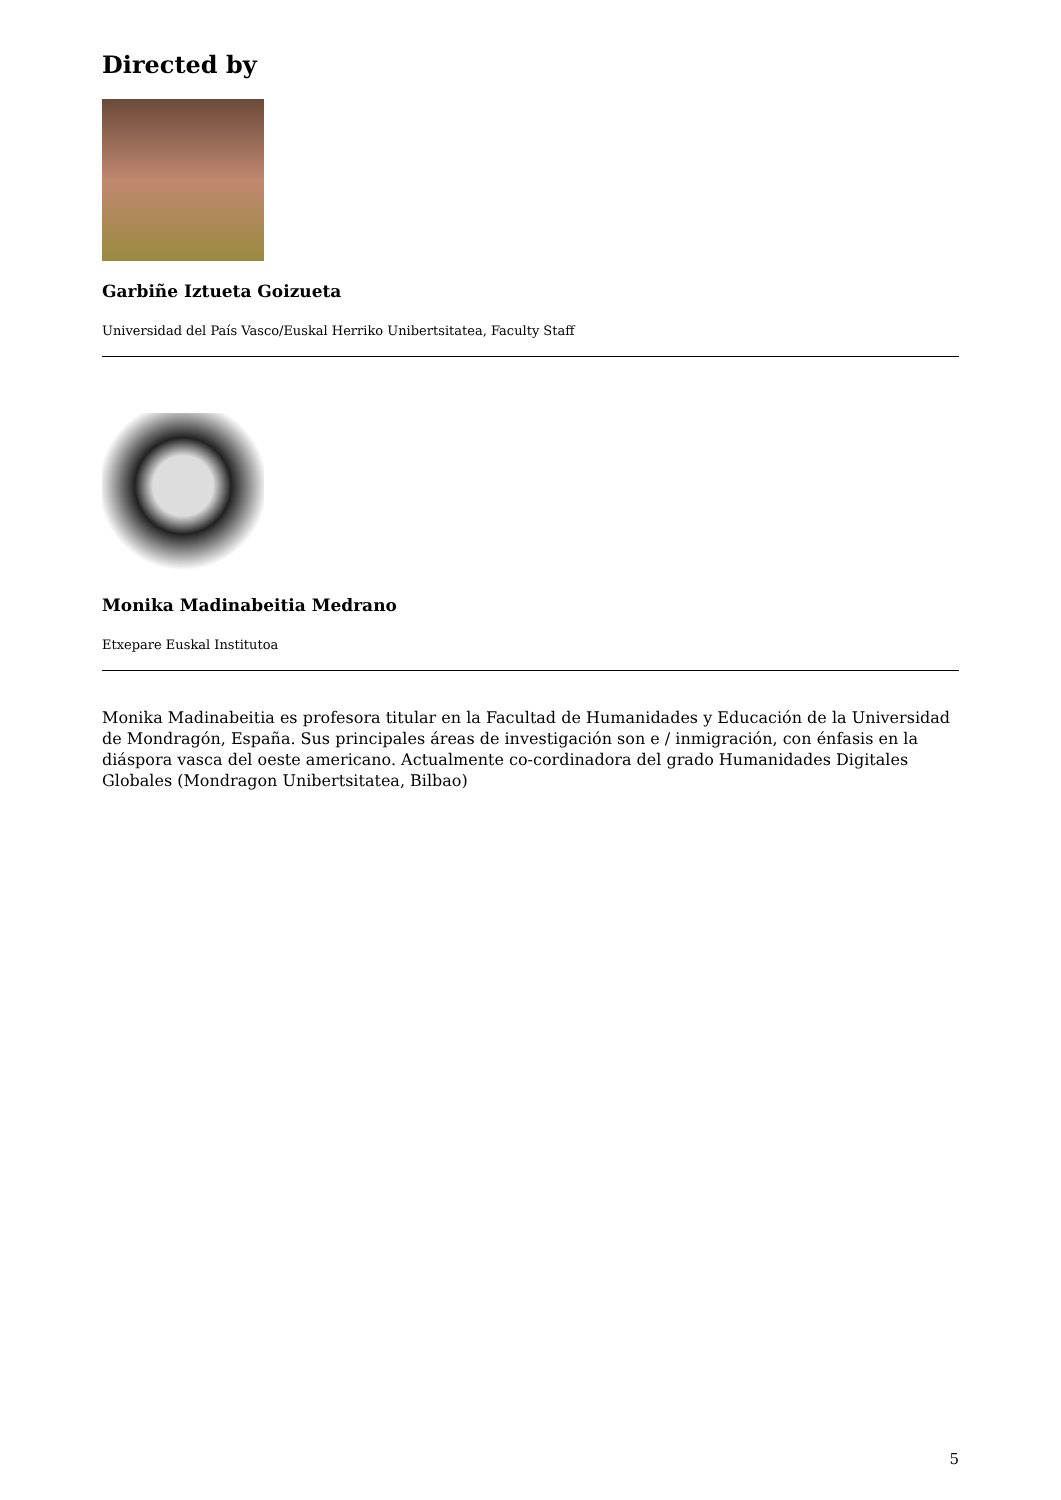Directed by
Garbiñe Iztueta Goizueta
Universidad del País Vasco/Euskal Herriko Unibertsitatea, Faculty Staff
Monika Madinabeitia Medrano
Etxepare Euskal Institutoa
Monika Madinabeitia es profesora titular en la Facultad de Humanidades y Educación de la Universidad de Mondragón, España. Sus principales áreas de investigación son e / inmigración, con énfasis en la diáspora vasca del oeste americano. Actualmente co-cordinadora del grado Humanidades Digitales Globales (Mondragon Unibertsitatea, Bilbao)
5